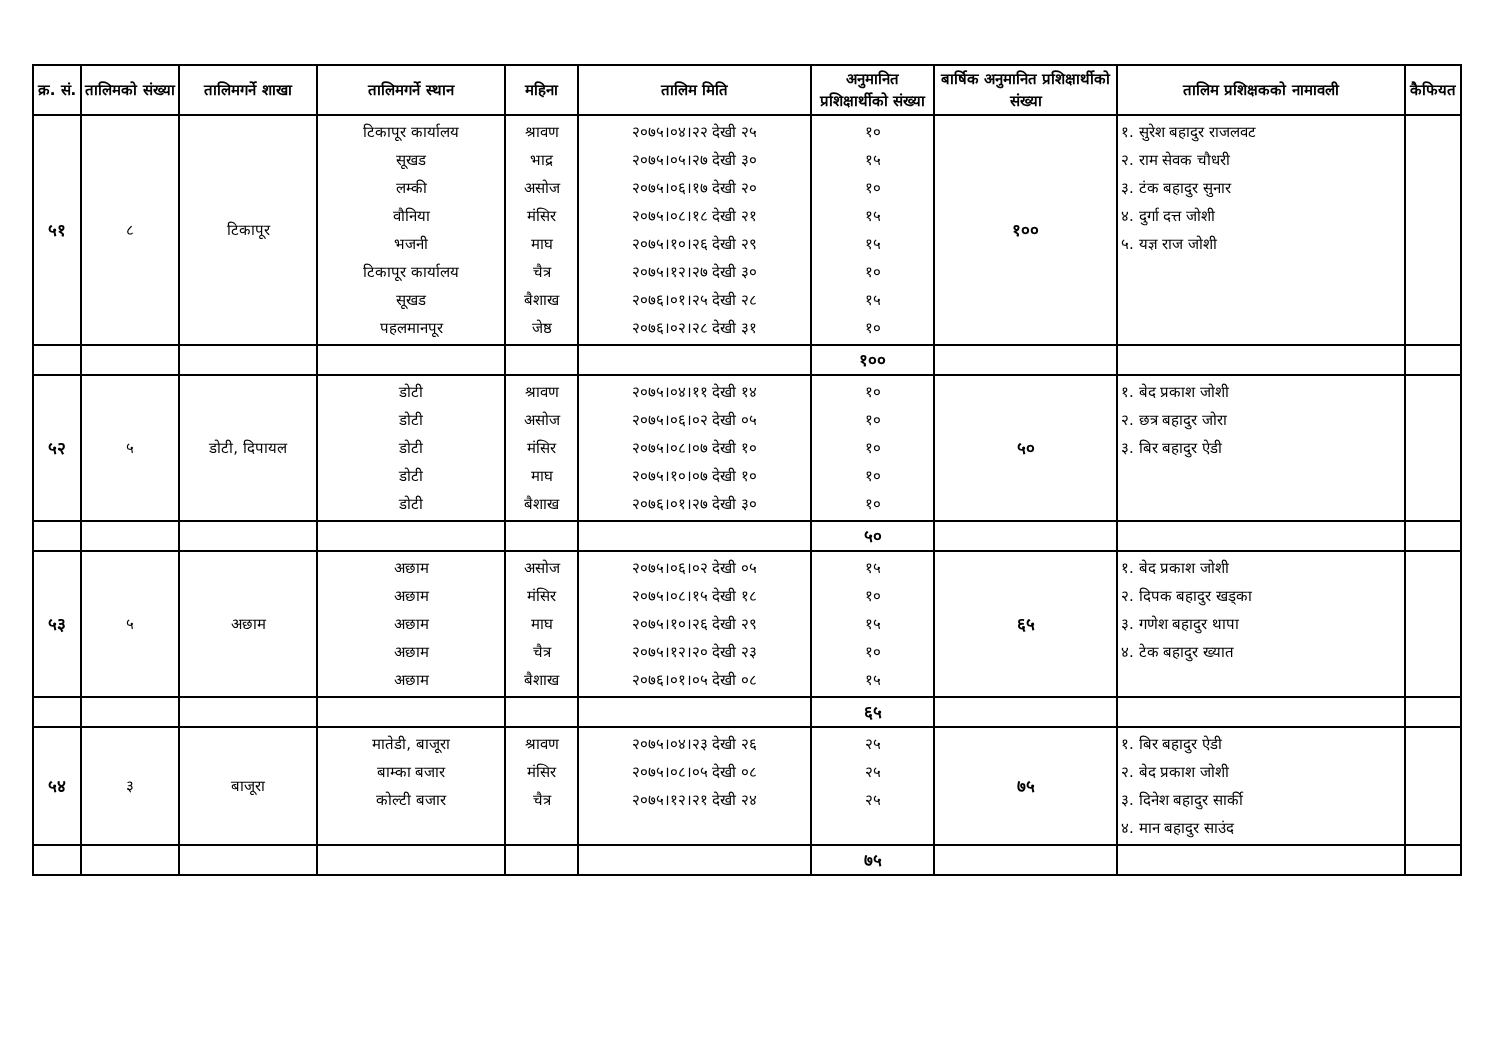| क्र. सं. | तालिमको संख्या | तालिमगर्ने शाखा | तालिमगर्ने स्थान | महिना | तालिम मिति | अनुमानित प्रशिक्षार्थीको संख्या | बार्षिक अनुमानित प्रशिक्षार्थीको संख्या | तालिम प्रशिक्षकको नामावली | कैफियत |
| --- | --- | --- | --- | --- | --- | --- | --- | --- | --- |
| ५१ | ८ | टिकापूर | टिकापूर कार्यालय सूखड लम्की वौनिया भजनी टिकापूर कार्यालय सूखड पहलमानपूर | श्रावण भाद्र असोज मंसिर माघ चैत्र बैशाख जेष्ठ | २०७५।०४।२२ देखी २५ २०७५।०५।२७ देखी ३० २०७५।०६।१७ देखी २० २०७५।०८।१८ देखी २१ २०७५।१०।२६ देखी २९ २०७५।१२।२७ देखी ३० २०७६।०१।२५ देखी २८ २०७६।०२।२८ देखी ३१ | १० १५ १० १५ १५ १० १५ १० | १०० | १. सुरेश बहादुर राजलवट २. राम सेवक चौधरी ३. टंक बहादुर सुनार ४. दुर्गा दत्त जोशी ५. यज्ञ राज जोशी | |
| | | | | | | १०० | | | |
| ५२ | ५ | डोटी, दिपायल | डोटी डोटी डोटी डोटी डोटी | श्रावण असोज मंसिर माघ बैशाख | २०७५।०४।११ देखी १४ २०७५।०६।०२ देखी ०५ २०७५।०८।०७ देखी १० २०७५।१०।०७ देखी १० २०७६।०१।२७ देखी ३० | १० १० १० १० १० | ५० | १. बेद प्रकाश जोशी २. छत्र बहादुर जोरा ३. बिर बहादुर ऐडी | |
| | | | | | | ५० | | | |
| ५३ | ५ | अछाम | अछाम अछाम अछाम अछाम अछाम | असोज मंसिर माघ चैत्र बैशाख | २०७५।०६।०२ देखी ०५ २०७५।०८।१५ देखी १८ २०७५।१०।२६ देखी २९ २०७५।१२।२० देखी २३ २०७६।०१।०५ देखी ०८ | १५ १० १५ १० १५ | ६५ | १. बेद प्रकाश जोशी २. दिपक बहादुर खड्का ३. गणेश बहादुर थापा ४. टेक बहादुर ख्यात | |
| | | | | | | ६५ | | | |
| ५४ | ३ | बाजूरा | मातेडी, बाजूरा बाम्का बजार कोल्टी बजार | श्रावण मंसिर चैत्र | २०७५।०४।२३ देखी २६ २०७५।०८।०५ देखी ०८ २०७५।१२।२१ देखी २४ | २५ २५ २५ | ७५ | १. बिर बहादुर ऐडी २. बेद प्रकाश जोशी ३. दिनेश बहादुर सार्की ४. मान बहादुर साउंद | |
| | | | | | | ७५ | | | |